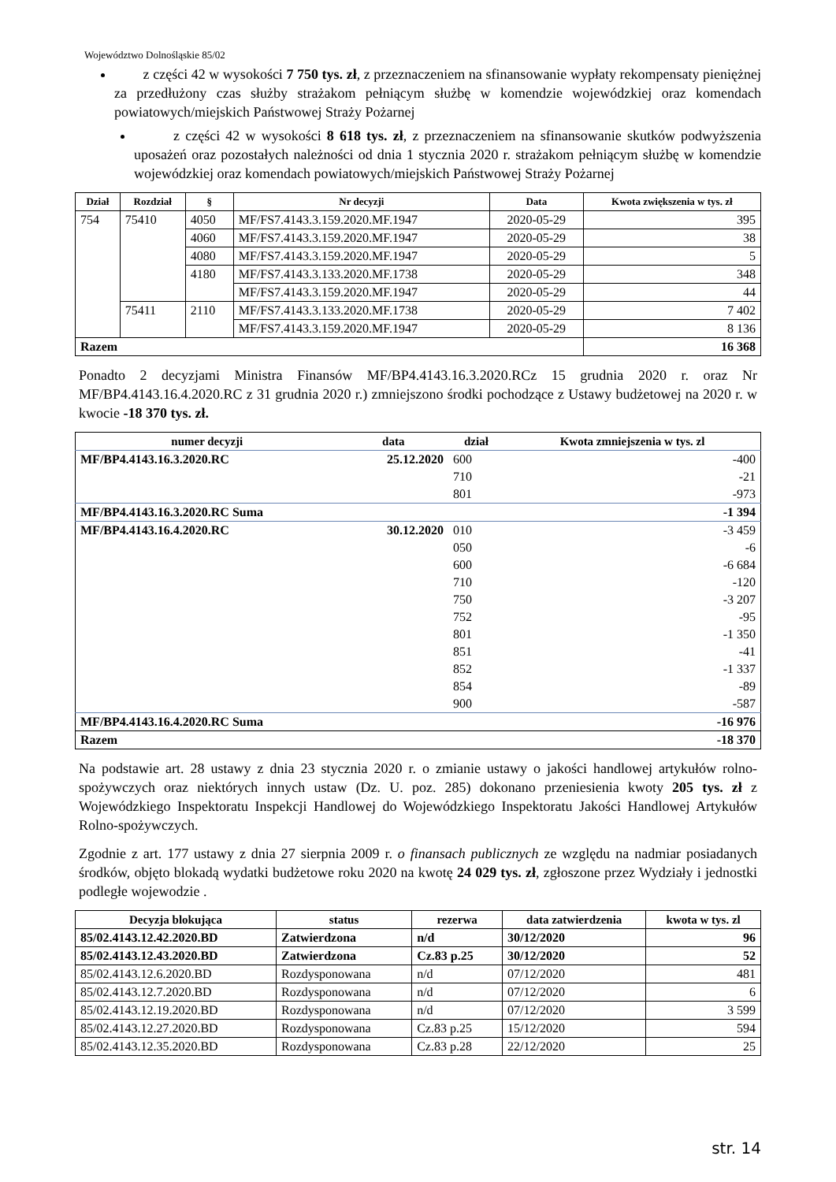Województwo Dolnośląskie 85/02
z części 42 w wysokości 7 750 tys. zł, z przeznaczeniem na sfinansowanie wypłaty rekompensaty pieniężnej za przedłużony czas służby strażakom pełniącym służbę w komendzie wojewódzkiej oraz komendach powiatowych/miejskich Państwowej Straży Pożarnej
z części 42 w wysokości 8 618 tys. zł, z przeznaczeniem na sfinansowanie skutków podwyższenia uposażeń oraz pozostałych należności od dnia 1 stycznia 2020 r. strażakom pełniącym służbę w komendzie wojewódzkiej oraz komendach powiatowych/miejskich Państwowej Straży Pożarnej
| Dział | Rozdział | § | Nr decyzji | Data | Kwota zwiększenia w tys. zł |
| --- | --- | --- | --- | --- | --- |
| 754 | 75410 | 4050 | MF/FS7.4143.3.159.2020.MF.1947 | 2020-05-29 | 395 |
| | | 4060 | MF/FS7.4143.3.159.2020.MF.1947 | 2020-05-29 | 38 |
| | | 4080 | MF/FS7.4143.3.159.2020.MF.1947 | 2020-05-29 | 5 |
| | | 4180 | MF/FS7.4143.3.133.2020.MF.1738 | 2020-05-29 | 348 |
| | | | MF/FS7.4143.3.159.2020.MF.1947 | 2020-05-29 | 44 |
| | 75411 | 2110 | MF/FS7.4143.3.133.2020.MF.1738 | 2020-05-29 | 7 402 |
| | | | MF/FS7.4143.3.159.2020.MF.1947 | 2020-05-29 | 8 136 |
| Razem | | | | | 16 368 |
Ponadto 2 decyzjami Ministra Finansów MF/BP4.4143.16.3.2020.RCz 15 grudnia 2020 r. oraz Nr MF/BP4.4143.16.4.2020.RC z 31 grudnia 2020 r.) zmniejszono środki pochodzące z Ustawy budżetowej na 2020 r. w kwocie -18 370 tys. zł.
| numer decyzji | data | dział | Kwota zmniejszenia w tys. zl |
| --- | --- | --- | --- |
| MF/BP4.4143.16.3.2020.RC | 25.12.2020 | 600 | -400 |
| | | 710 | -21 |
| | | 801 | -973 |
| MF/BP4.4143.16.3.2020.RC Suma | | | -1 394 |
| MF/BP4.4143.16.4.2020.RC | 30.12.2020 | 010 | -3 459 |
| | | 050 | -6 |
| | | 600 | -6 684 |
| | | 710 | -120 |
| | | 750 | -3 207 |
| | | 752 | -95 |
| | | 801 | -1 350 |
| | | 851 | -41 |
| | | 852 | -1 337 |
| | | 854 | -89 |
| | | 900 | -587 |
| MF/BP4.4143.16.4.2020.RC Suma | | | -16 976 |
| Razem | | | -18 370 |
Na podstawie art. 28 ustawy z dnia 23 stycznia 2020 r. o zmianie ustawy o jakości handlowej artykułów rolno-spożywczych oraz niektórych innych ustaw (Dz. U. poz. 285) dokonano przeniesienia kwoty 205 tys. zł z Wojewódzkiego Inspektoratu Inspekcji Handlowej do Wojewódzkiego Inspektoratu Jakości Handlowej Artykułów Rolno-spożywczych.
Zgodnie z art. 177 ustawy z dnia 27 sierpnia 2009 r. o finansach publicznych ze względu na nadmiar posiadanych środków, objęto blokadą wydatki budżetowe roku 2020 na kwotę 24 029 tys. zł, zgłoszone przez Wydziały i jednostki podległe wojewodzie .
| Decyzja blokująca | status | rezerwa | data zatwierdzenia | kwota w tys. zl |
| --- | --- | --- | --- | --- |
| 85/02.4143.12.42.2020.BD | Zatwierdzona | n/d | 30/12/2020 | 96 |
| 85/02.4143.12.43.2020.BD | Zatwierdzona | Cz.83 p.25 | 30/12/2020 | 52 |
| 85/02.4143.12.6.2020.BD | Rozdysponowana | n/d | 07/12/2020 | 481 |
| 85/02.4143.12.7.2020.BD | Rozdysponowana | n/d | 07/12/2020 | 6 |
| 85/02.4143.12.19.2020.BD | Rozdysponowana | n/d | 07/12/2020 | 3 599 |
| 85/02.4143.12.27.2020.BD | Rozdysponowana | Cz.83 p.25 | 15/12/2020 | 594 |
| 85/02.4143.12.35.2020.BD | Rozdysponowana | Cz.83 p.28 | 22/12/2020 | 25 |
str. 14